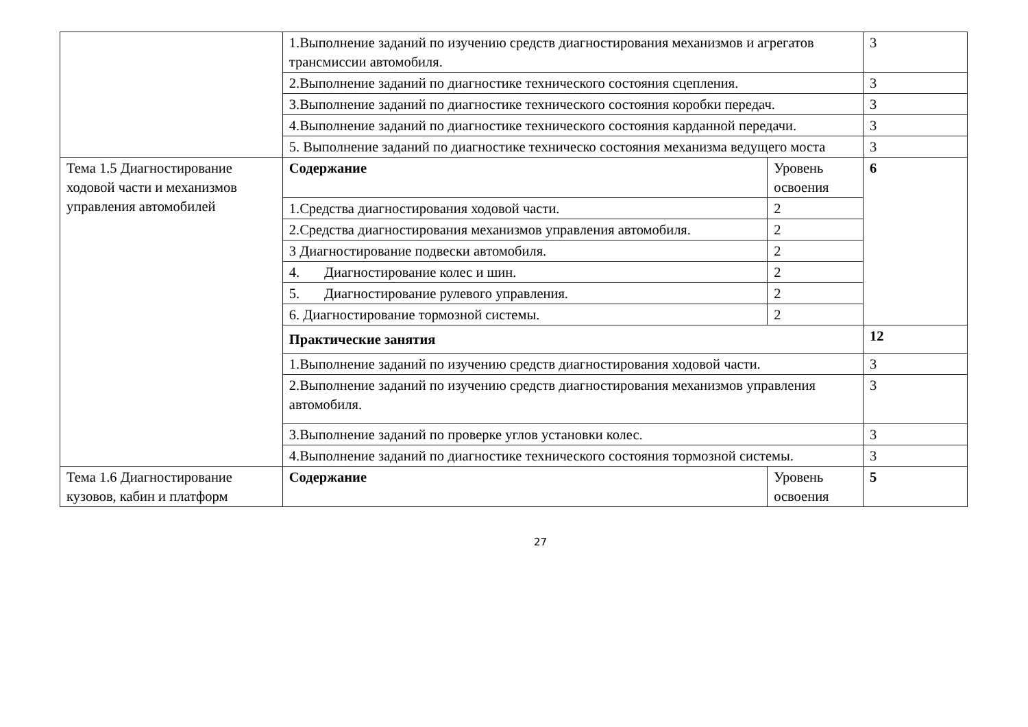| | 1.Выполнение заданий по изучению средств диагностирования механизмов и агрегатов трансмиссии автомобиля. | | 3 |
| | 2.Выполнение заданий по диагностике технического состояния сцепления. | | 3 |
| | 3.Выполнение заданий по диагностике технического состояния коробки передач. | | 3 |
| | 4.Выполнение заданий по диагностике технического состояния карданной передачи. | | 3 |
| | 5. Выполнение заданий по диагностике техническо состояния механизма ведущего моста | | 3 |
| Тема 1.5 Диагностирование ходовой части и механизмов управления автомобилей | Содержание | Уровень освоения | 6 |
| | 1.Средства диагностирования ходовой части. | 2 | |
| | 2.Средства диагностирования механизмов управления автомобиля. | 2 | |
| | 3 Диагностирование подвески автомобиля. | 2 | |
| | 4. Диагностирование колес и шин. | 2 | |
| | 5. Диагностирование рулевого управления. | 2 | |
| | 6. Диагностирование тормозной системы. | 2 | |
| | Практические занятия | | 12 |
| | 1.Выполнение заданий по изучению средств диагностирования ходовой части. | | 3 |
| | 2.Выполнение заданий по изучению средств диагностирования механизмов управления автомобиля. | | 3 |
| | 3.Выполнение заданий по проверке углов установки колес. | | 3 |
| | 4.Выполнение заданий по диагностике технического состояния тормозной системы. | | 3 |
| Тема 1.6 Диагностирование кузовов, кабин и платформ | Содержание | Уровень освоения | 5 |
27